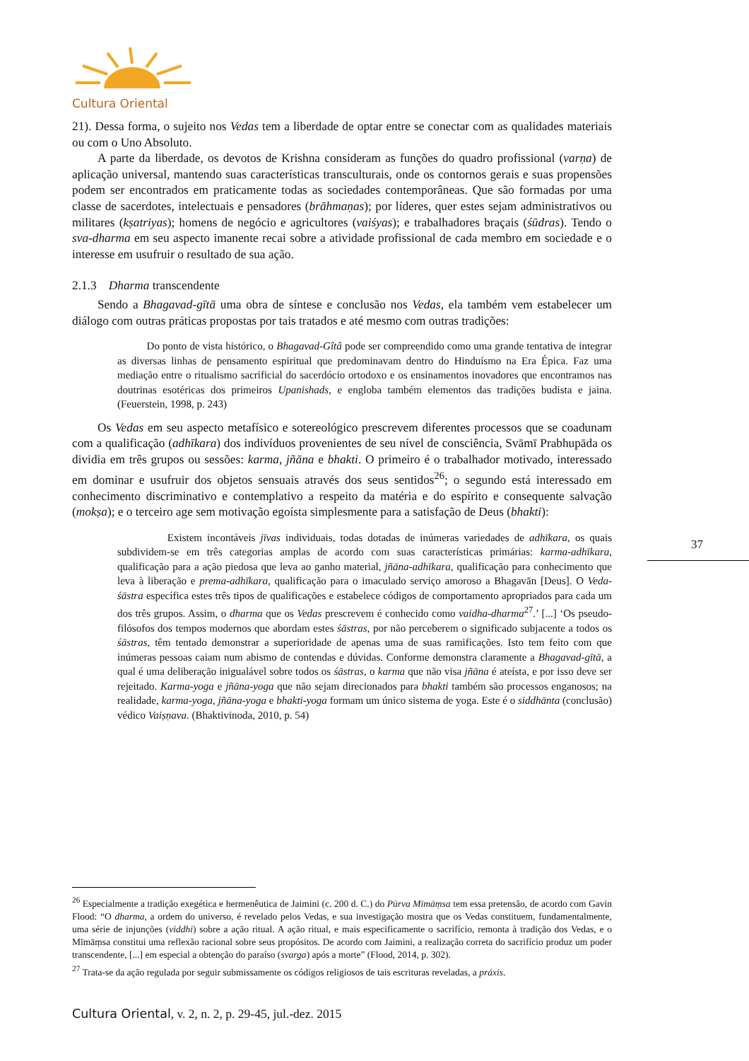Cultura Oriental
21). Dessa forma, o sujeito nos Vedas tem a liberdade de optar entre se conectar com as qualidades materiais ou com o Uno Absoluto.
A parte da liberdade, os devotos de Krishna consideram as funções do quadro profissional (varṇa) de aplicação universal, mantendo suas características transculturais, onde os contornos gerais e suas propensões podem ser encontrados em praticamente todas as sociedades contemporâneas. Que são formadas por uma classe de sacerdotes, intelectuais e pensadores (brāhmaṇas); por líderes, quer estes sejam administrativos ou militares (kṣatriyas); homens de negócio e agricultores (vaiśyas); e trabalhadores braçais (śūdras). Tendo o sva-dharma em seu aspecto imanente recai sobre a atividade profissional de cada membro em sociedade e o interesse em usufruir o resultado de sua ação.
2.1.3 Dharma transcendente
Sendo a Bhagavad-gītā uma obra de síntese e conclusão nos Vedas, ela também vem estabelecer um diálogo com outras práticas propostas por tais tratados e até mesmo com outras tradições:
Do ponto de vista histórico, o Bhagavad-Gîtâ pode ser compreendido como uma grande tentativa de integrar as diversas linhas de pensamento espiritual que predominavam dentro do Hinduísmo na Era Épica. Faz uma mediação entre o ritualismo sacrificial do sacerdócio ortodoxo e os ensinamentos inovadores que encontramos nas doutrinas esotéricas dos primeiros Upanishads, e engloba também elementos das tradições budista e jaina. (Feuerstein, 1998, p. 243)
Os Vedas em seu aspecto metafísico e sotereológico prescrevem diferentes processos que se coadunam com a qualificação (adhīkara) dos indivíduos provenientes de seu nível de consciência, Svāmī Prabhupāda os dividia em três grupos ou sessões: karma, jñāna e bhakti. O primeiro é o trabalhador motivado, interessado em dominar e usufruir dos objetos sensuais através dos seus sentidos<sup>26</sup>; o segundo está interessado em conhecimento discriminativo e contemplativo a respeito da matéria e do espírito e consequente salvação (mokṣa); e o terceiro age sem motivação egoísta simplesmente para a satisfação de Deus (bhakti):
Existem incontáveis jīvas individuais, todas dotadas de inúmeras variedades de adhīkara, os quais subdividem-se em três categorias amplas de acordo com suas características primárias: karma-adhīkara, qualificação para a ação piedosa que leva ao ganho material, jñāna-adhīkara, qualificação para conhecimento que leva à liberação e prema-adhīkara, qualificação para o imaculado serviço amoroso a Bhagavān [Deus]. O Veda-śāstra específica estes três tipos de qualificações e estabelece códigos de comportamento apropriados para cada um dos três grupos. Assim, o dharma que os Vedas prescrevem é conhecido como vaidha-dharma<sup>27</sup>.’ [...] ‘Os pseudo-filósofos dos tempos modernos que abordam estes śāstras, por não perceberem o significado subjacente a todos os śāstras, têm tentado demonstrar a superioridade de apenas uma de suas ramificações. Isto tem feito com que inúmeras pessoas caiam num abismo de contendas e dúvidas. Conforme demonstra claramente a Bhagavad-gītā, a qual é uma deliberação inigualável sobre todos os śāstras, o karma que não visa jñāna é ateísta, e por isso deve ser rejeitado. Karma-yoga e jñāna-yoga que não sejam direcionados para bhakti também são processos enganosos; na realidade, karma-yoga, jñāna-yoga e bhakti-yoga formam um único sistema de yoga. Este é o siddhānta (conclusão) védico Vaiṣṇava. (Bhaktivinoda, 2010, p. 54)
37
<sup>26</sup> Especialmente a tradição exegética e hermenêutica de Jaimini (c. 200 d. C.) do Pūrva Mīmāṃsa tem essa pretensão, de acordo com Gavin Flood: “O dharma, a ordem do universo, é revelado pelos Vedas, e sua investigação mostra que os Vedas constituem, fundamentalmente, uma série de injunções (viddhi) sobre a ação ritual. A ação ritual, e mais especificamente o sacrifício, remonta à tradição dos Vedas, e o Mīmāṃsa constitui uma reflexão racional sobre seus propósitos. De acordo com Jaimini, a realização correta do sacrifício produz um poder transcendente, [...] em especial a obtenção do paraíso (svarga) após a morte” (Flood, 2014, p. 302).
<sup>27</sup> Trata-se da ação regulada por seguir submissamente os códigos religiosos de tais escrituras reveladas, a práxis.
Cultura Oriental, v. 2, n. 2, p. 29-45, jul.-dez. 2015